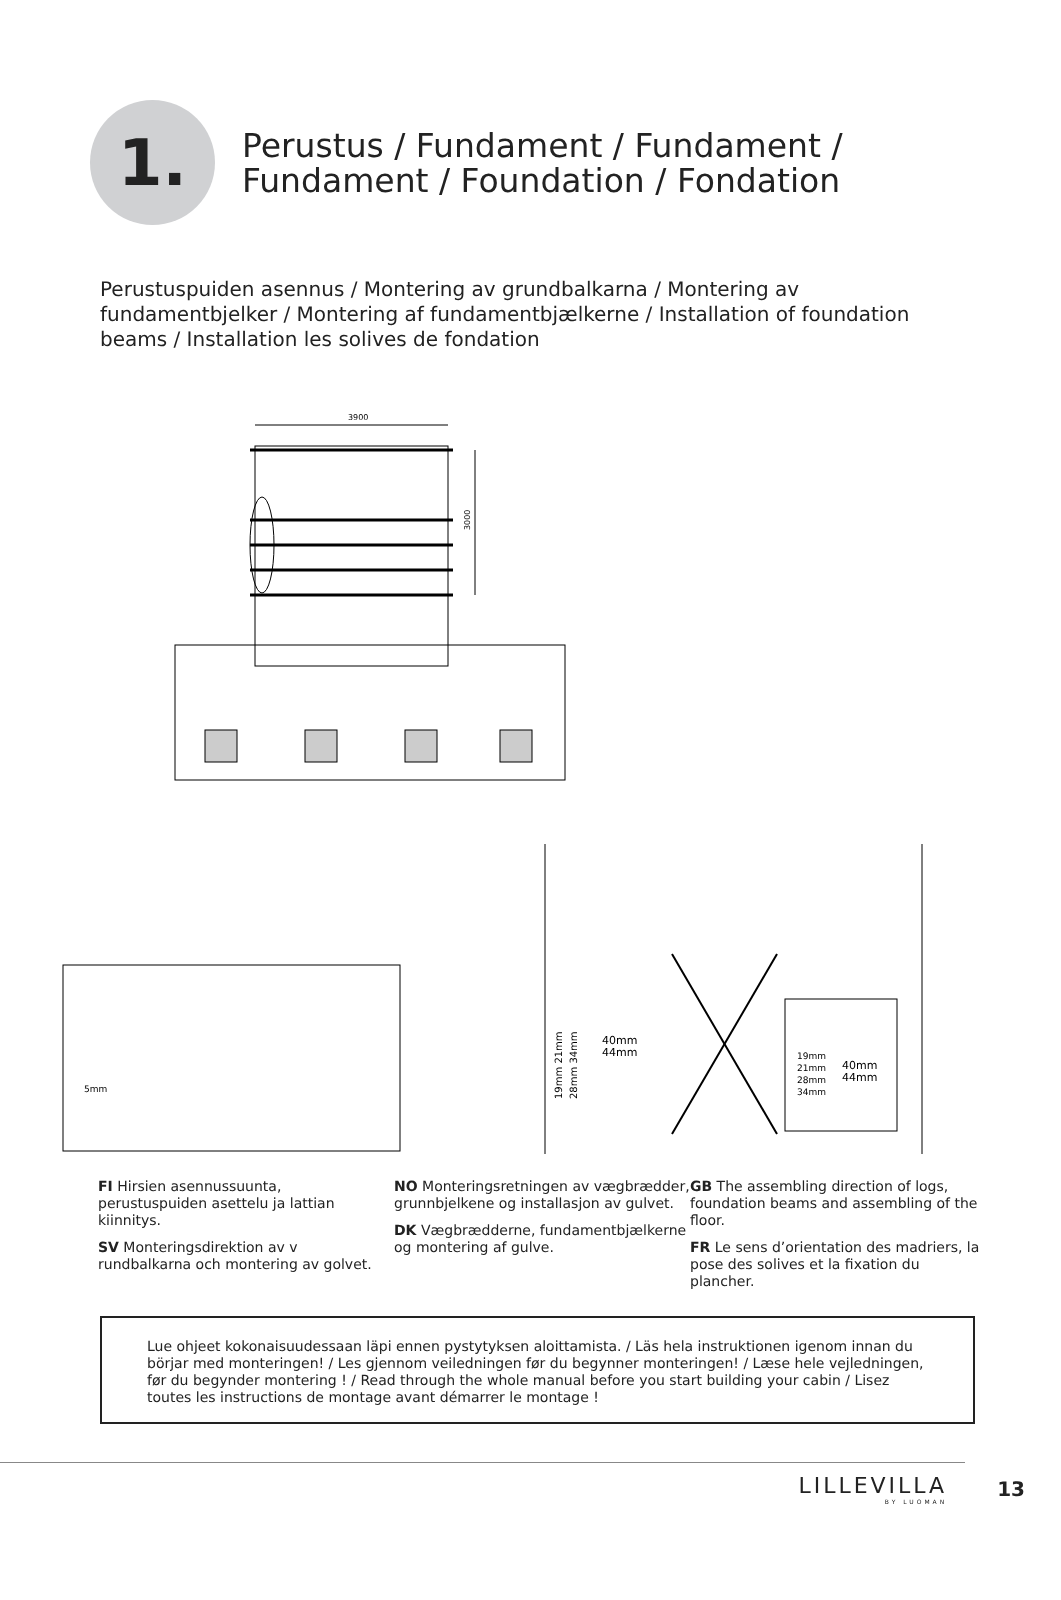1.
Perustus / Fundament / Fundament /
Fundament / Foundation / Fondation
Perustuspuiden asennus / Montering av grundbalkarna / Montering av fundamentbjelker / Montering af fundamentbjælkerne / Installation of foundation beams / Installation les solives de fondation
3900
3000
5mm
40mm
44mm
19mm 21mm
28mm 34mm
19mm
21mm
28mm
34mm
40mm
44mm
FI Hirsien asennussuunta, perustuspuiden asettelu ja lattian kiinnitys.
SV Monteringsdirektion av v rundbalkarna och montering av golvet.
NO Monteringsretningen av vægbrædder, grunnbjelkene og installasjon av gulvet.
DK Vægbrædderne, fundamentbjælkerne og montering af gulve.
GB The assembling direction of logs, foundation beams and assembling of the floor.
FR Le sens d’orientation des madriers, la pose des solives et la fixation du plancher.
Lue ohjeet kokonaisuudessaan läpi ennen pystytyksen aloittamista. / Läs hela instruktionen igenom innan du börjar med monteringen! / Les gjennom veiledningen før du begynner monteringen! / Læse hele vejledningen, før du begynder montering ! / Read through the whole manual before you start building your cabin / Lisez toutes les instructions de montage avant démarrer le montage !
LILLEVILLA
BY LUOMAN
13